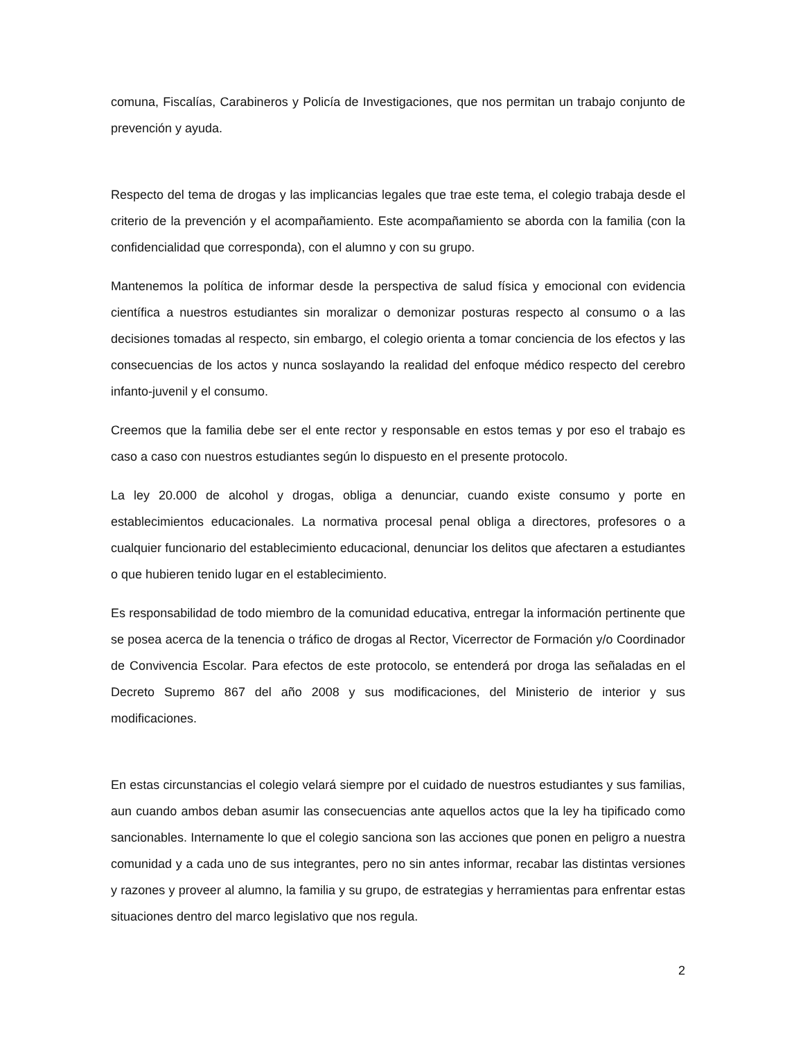comuna, Fiscalías, Carabineros y Policía de Investigaciones, que nos permitan un trabajo conjunto de prevención y ayuda.
Respecto del tema de drogas y las implicancias legales que trae este tema, el colegio trabaja desde el criterio de la prevención y el acompañamiento. Este acompañamiento se aborda con la familia (con la confidencialidad que corresponda), con el alumno y con su grupo.
Mantenemos la política de informar desde la perspectiva de salud física y emocional con evidencia científica a nuestros estudiantes sin moralizar o demonizar posturas respecto al consumo o a las decisiones tomadas al respecto, sin embargo, el colegio orienta a tomar conciencia de los efectos y las consecuencias de los actos y nunca soslayando la realidad del enfoque médico respecto del cerebro infanto-juvenil y el consumo.
Creemos que la familia debe ser el ente rector y responsable en estos temas y por eso el trabajo es caso a caso con nuestros estudiantes según lo dispuesto en el presente protocolo.
La ley 20.000 de alcohol y drogas, obliga a denunciar, cuando existe consumo y porte en establecimientos educacionales. La normativa procesal penal obliga a directores, profesores o a cualquier funcionario del establecimiento educacional, denunciar los delitos que afectaren a estudiantes o que hubieren tenido lugar en el establecimiento.
Es responsabilidad de todo miembro de la comunidad educativa, entregar la información pertinente que se posea acerca de la tenencia o tráfico de drogas al Rector, Vicerrector de Formación y/o Coordinador de Convivencia Escolar. Para efectos de este protocolo, se entenderá por droga las señaladas en el Decreto Supremo 867 del año 2008 y sus modificaciones, del Ministerio de interior y sus modificaciones.
En estas circunstancias el colegio velará siempre por el cuidado de nuestros estudiantes y sus familias, aun cuando ambos deban asumir las consecuencias ante aquellos actos que la ley ha tipificado como sancionables. Internamente lo que el colegio sanciona son las acciones que ponen en peligro a nuestra comunidad y a cada uno de sus integrantes, pero no sin antes informar, recabar las distintas versiones y razones y proveer al alumno, la familia y su grupo, de estrategias y herramientas para enfrentar estas situaciones dentro del marco legislativo que nos regula.
2